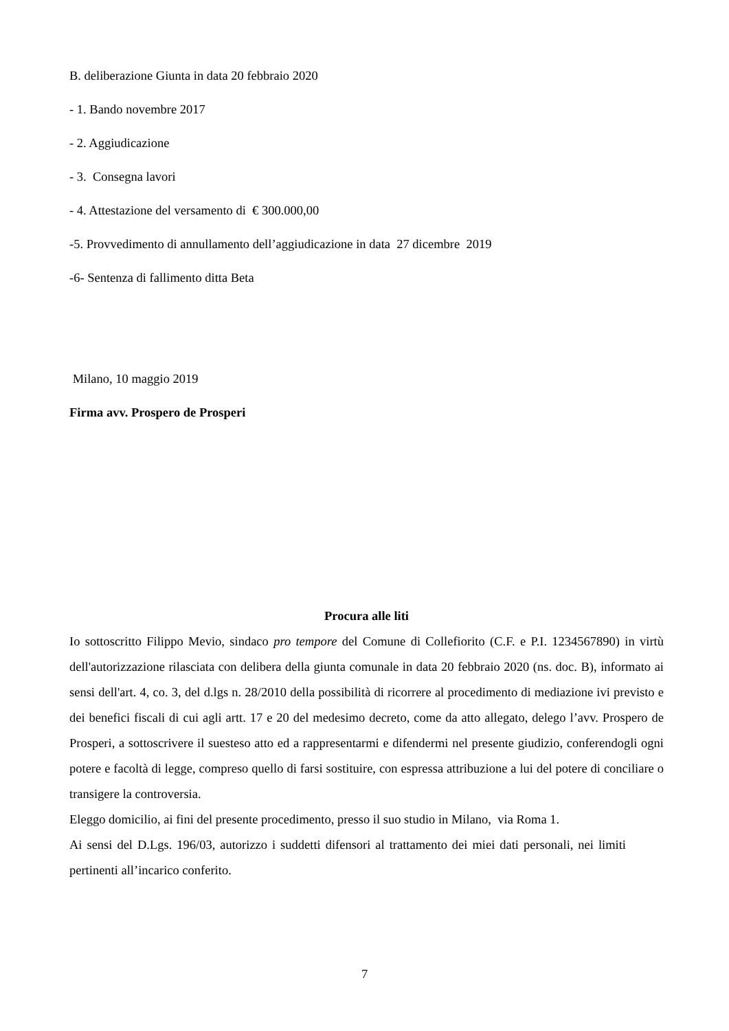B. deliberazione Giunta in data 20 febbraio 2020
- 1. Bando novembre 2017
- 2. Aggiudicazione
- 3. Consegna lavori
- 4. Attestazione del versamento di € 300.000,00
-5. Provvedimento di annullamento dell’aggiudicazione in data 27 dicembre 2019
-6- Sentenza di fallimento ditta Beta
Milano, 10 maggio 2019
Firma avv. Prospero de Prosperi
Procura alle liti
Io sottoscritto Filippo Mevio, sindaco pro tempore del Comune di Collefiorito (C.F. e P.I. 1234567890) in virtù dell'autorizzazione rilasciata con delibera della giunta comunale in data 20 febbraio 2020 (ns. doc. B), informato ai sensi dell'art. 4, co. 3, del d.lgs n. 28/2010 della possibilità di ricorrere al procedimento di mediazione ivi previsto e dei benefici fiscali di cui agli artt. 17 e 20 del medesimo decreto, come da atto allegato, delego l’avv. Prospero de Prosperi, a sottoscrivere il suesteso atto ed a rappresentarmi e difendermi nel presente giudizio, conferendogli ogni potere e facoltà di legge, compreso quello di farsi sostituire, con espressa attribuzione a lui del potere di conciliare o transigere la controversia.
Eleggo domicilio, ai fini del presente procedimento, presso il suo studio in Milano, via Roma 1.
Ai sensi del D.Lgs. 196/03, autorizzo i suddetti difensori al trattamento dei miei dati personali, nei limiti pertinenti all’incarico conferito.
7